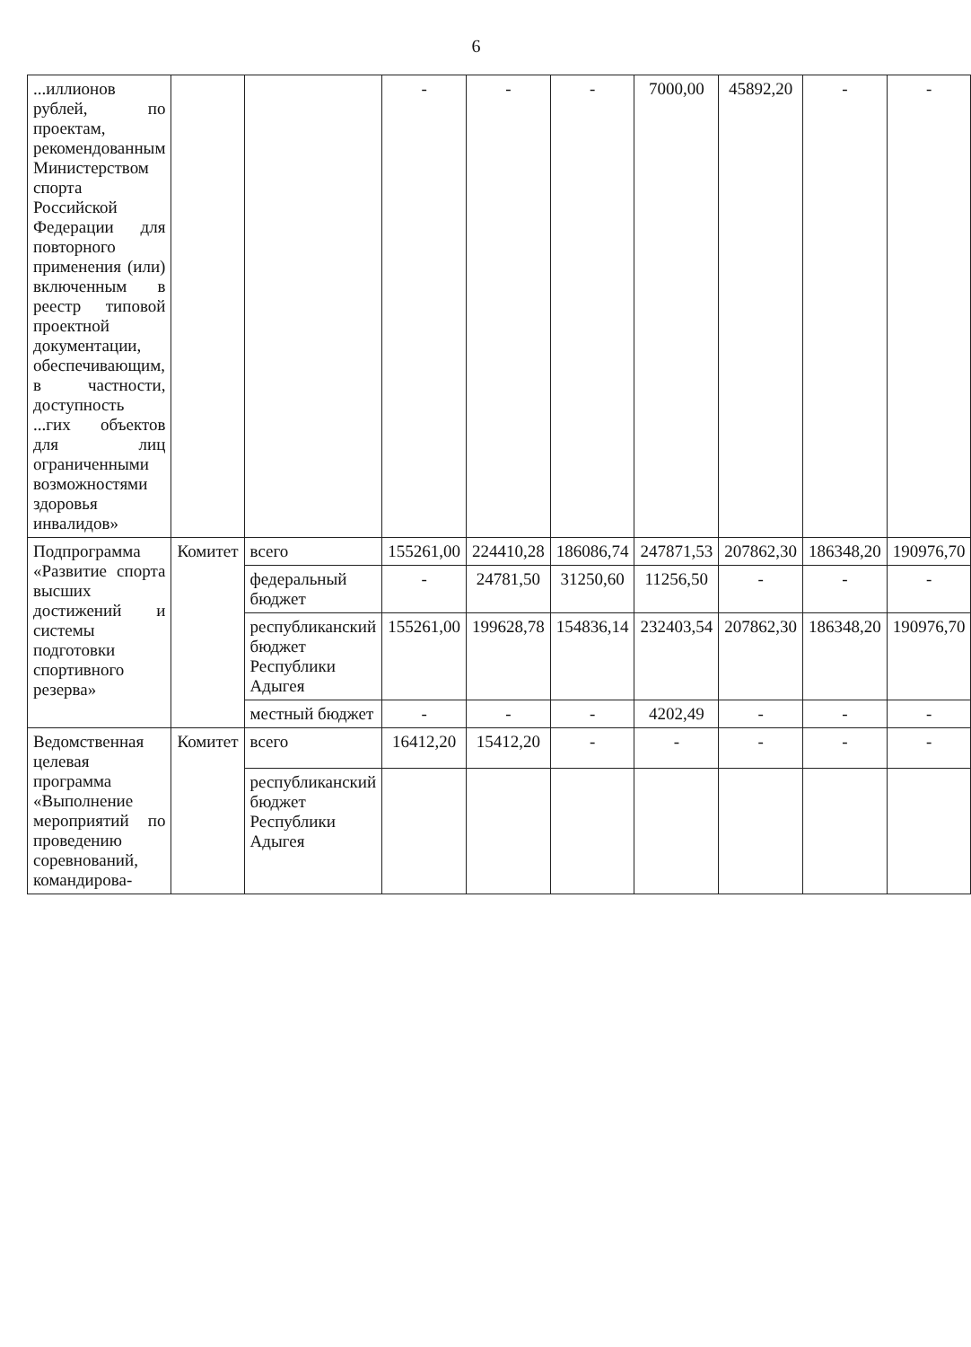6
| ...иллионов рублей, по проектам, рекомендованным Министерством спорта Российской Федерации для повторного применения (или) включенным в реестр типовой проектной документации, обеспечивающим, в частности, доступность ...гих объектов для лиц ограниченными возможностями здоровья инвалидов» | | | - | - | - | 7000,00 | 45892,20 | - | - |
| Подпрограмма «Развитие спорта высших достижений и системы подготовки спортивного резерва» | Комитет | всего | 155261,00 | 224410,28 | 186086,74 | 247871,53 | 207862,30 | 186348,20 | 190976,70 |
| | | федеральный бюджет | - | 24781,50 | 31250,60 | 11256,50 | - | - | - |
| | | республиканский бюджет Республики Адыгея | 155261,00 | 199628,78 | 154836,14 | 232403,54 | 207862,30 | 186348,20 | 190976,70 |
| | | местный бюджет | - | - | - | 4202,49 | - | - | - |
| Ведомственная целевая программа «Выполнение мероприятий по проведению соревнований, командирова- | Комитет | всего | 16412,20 | 15412,20 | - | - | - | - | - |
| | | республиканский бюджет Республики Адыгея | | | | | | | |